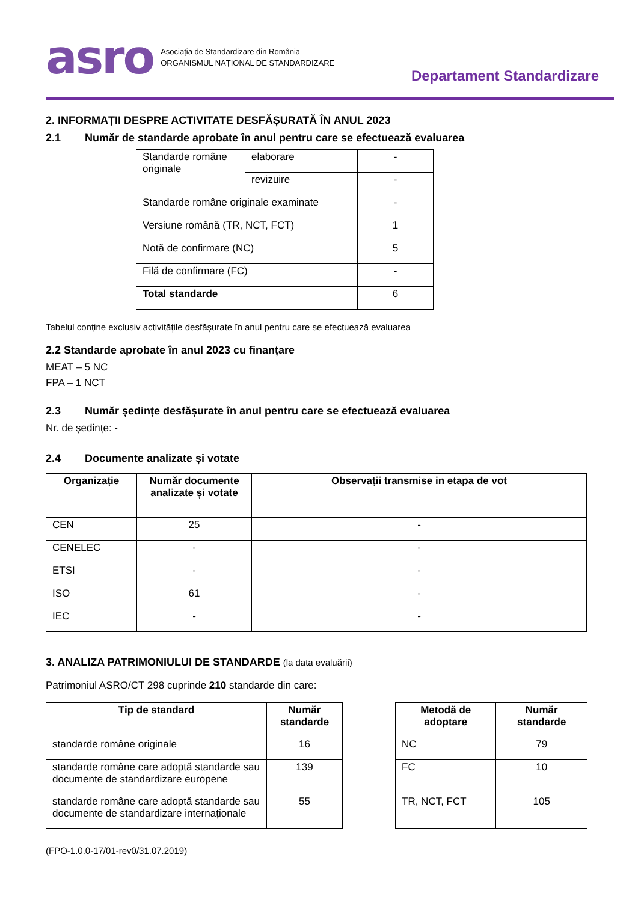asro Asociația de Standardizare din România
ORGANISMUL NAȚIONAL DE STANDARDIZARE
Departament Standardizare
2. INFORMAȚII DESPRE ACTIVITATE DESFĂȘURATĂ ÎN ANUL 2023
2.1 Număr de standarde aprobate în anul pentru care se efectuează evaluarea
| Standarde române originale | elaborare | - |
| | revizuire | - |
| Standarde române originale examinate | | - |
| Versiune română (TR, NCT, FCT) | | 1 |
| Notă de confirmare (NC) | | 5 |
| Filă de confirmare (FC) | | - |
| Total standarde | | 6 |
Tabelul conține exclusiv activitățile desfășurate în anul pentru care se efectuează evaluarea
2.2 Standarde aprobate în anul 2023 cu finanțare
MEAT – 5 NC
FPA – 1 NCT
2.3 Număr ședințe desfășurate în anul pentru care se efectuează evaluarea
Nr. de ședințe: -
2.4 Documente analizate și votate
| Organizație | Număr documente analizate și votate | Observații transmise in etapa de vot |
| --- | --- | --- |
| CEN | 25 | - |
| CENELEC | - | - |
| ETSI | - | - |
| ISO | 61 | - |
| IEC | - | - |
3. ANALIZA PATRIMONIULUI DE STANDARDE (la data evaluării)
Patrimoniul ASRO/CT 298 cuprinde 210 standarde din care:
| Tip de standard | Număr standarde |
| --- | --- |
| standarde române originale | 16 |
| standarde române care adoptă standarde sau documente de standardizare europene | 139 |
| standarde române care adoptă standarde sau documente de standardizare internaționale | 55 |
| Metodă de adoptare | Număr standarde |
| --- | --- |
| NC | 79 |
| FC | 10 |
| TR, NCT, FCT | 105 |
(FPO-1.0.0-17/01-rev0/31.07.2019)